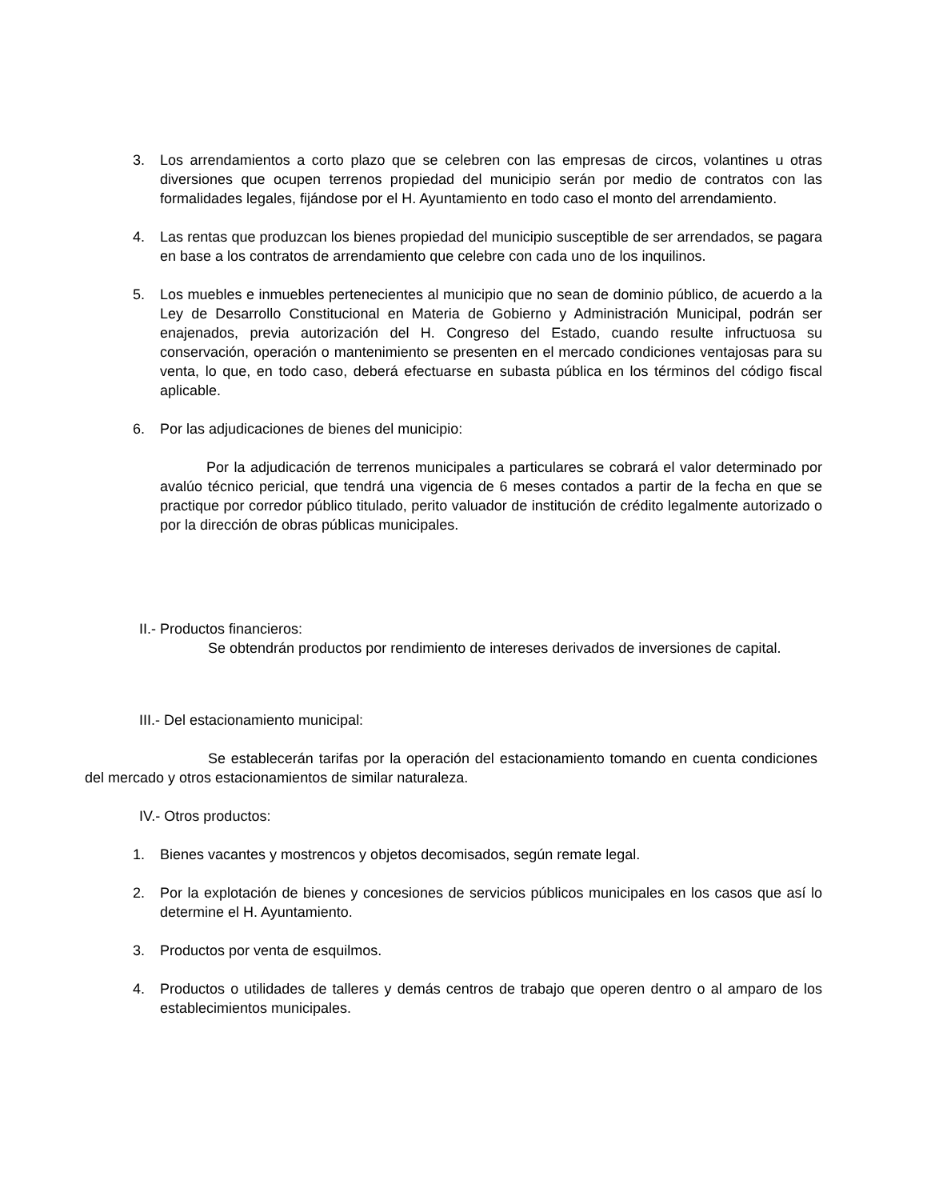3. Los arrendamientos a corto plazo que se celebren con las empresas de circos, volantines u otras diversiones que ocupen terrenos propiedad del municipio serán por medio de contratos con las formalidades legales, fijándose por el H. Ayuntamiento en todo caso el monto del arrendamiento.
4. Las rentas que produzcan los bienes propiedad del municipio susceptible de ser arrendados, se pagara en base a los contratos de arrendamiento que celebre con cada uno de los inquilinos.
5. Los muebles e inmuebles pertenecientes al municipio que no sean de dominio público, de acuerdo a la Ley de Desarrollo Constitucional en Materia de Gobierno y Administración Municipal, podrán ser enajenados, previa autorización del H. Congreso del Estado, cuando resulte infructuosa su conservación, operación o mantenimiento se presenten en el mercado condiciones ventajosas para su venta, lo que, en todo caso, deberá efectuarse en subasta pública en los términos del código fiscal aplicable.
6. Por las adjudicaciones de bienes del municipio:
Por la adjudicación de terrenos municipales a particulares se cobrará el valor determinado por avalúo técnico pericial, que tendrá una vigencia de 6 meses contados a partir de la fecha en que se practique por corredor público titulado, perito valuador de institución de crédito legalmente autorizado o por la dirección de obras públicas municipales.
II.- Productos financieros:
Se obtendrán productos por rendimiento de intereses derivados de inversiones de capital.
III.- Del estacionamiento municipal:
Se establecerán tarifas por la operación del estacionamiento tomando en cuenta condiciones del mercado y otros estacionamientos de similar naturaleza.
IV.- Otros productos:
1. Bienes vacantes y mostrencos y objetos decomisados, según remate legal.
2. Por la explotación de bienes y concesiones de servicios públicos municipales en los casos que así lo determine el H. Ayuntamiento.
3. Productos por venta de esquilmos.
4. Productos o utilidades de talleres y demás centros de trabajo que operen dentro o al amparo de los establecimientos municipales.